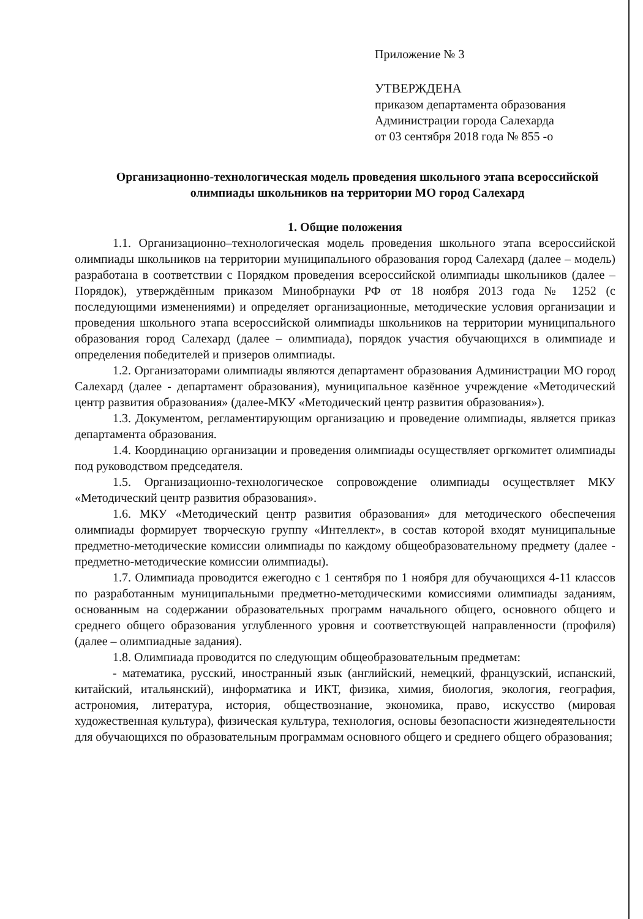Приложение № 3
УТВЕРЖДЕНА
приказом департамента образования
Администрации города Салехарда
от 03 сентября 2018 года № 855 -о
Организационно-технологическая модель проведения школьного этапа всероссийской олимпиады школьников на территории МО город Салехард
1. Общие положения
1.1. Организационно–технологическая модель проведения школьного этапа всероссийской олимпиады школьников на территории муниципального образования город Салехард (далее – модель) разработана в соответствии с Порядком проведения всероссийской олимпиады школьников (далее – Порядок), утверждённым приказом Минобрнауки РФ от 18 ноября 2013 года № 1252 (с последующими изменениями) и определяет организационные, методические условия организации и проведения школьного этапа всероссийской олимпиады школьников на территории муниципального образования город Салехард (далее – олимпиада), порядок участия обучающихся в олимпиаде и определения победителей и призеров олимпиады.
1.2. Организаторами олимпиады являются департамент образования Администрации МО город Салехард (далее - департамент образования), муниципальное казённое учреждение «Методический центр развития образования» (далее-МКУ «Методический центр развития образования»).
1.3. Документом, регламентирующим организацию и проведение олимпиады, является приказ департамента образования.
1.4. Координацию организации и проведения олимпиады осуществляет оргкомитет олимпиады под руководством председателя.
1.5. Организационно-технологическое сопровождение олимпиады осуществляет МКУ «Методический центр развития образования».
1.6. МКУ «Методический центр развития образования» для методического обеспечения олимпиады формирует творческую группу «Интеллект», в состав которой входят муниципальные предметно-методические комиссии олимпиады по каждому общеобразовательному предмету (далее - предметно-методические комиссии олимпиады).
1.7. Олимпиада проводится ежегодно с 1 сентября по 1 ноября для обучающихся 4-11 классов по разработанным муниципальными предметно-методическими комиссиями олимпиады заданиям, основанным на содержании образовательных программ начального общего, основного общего и среднего общего образования углубленного уровня и соответствующей направленности (профиля) (далее – олимпиадные задания).
1.8. Олимпиада проводится по следующим общеобразовательным предметам:
- математика, русский, иностранный язык (английский, немецкий, французский, испанский, китайский, итальянский), информатика и ИКТ, физика, химия, биология, экология, география, астрономия, литература, история, обществознание, экономика, право, искусство (мировая художественная культура), физическая культура, технология, основы безопасности жизнедеятельности для обучающихся по образовательным программам основного общего и среднего общего образования;